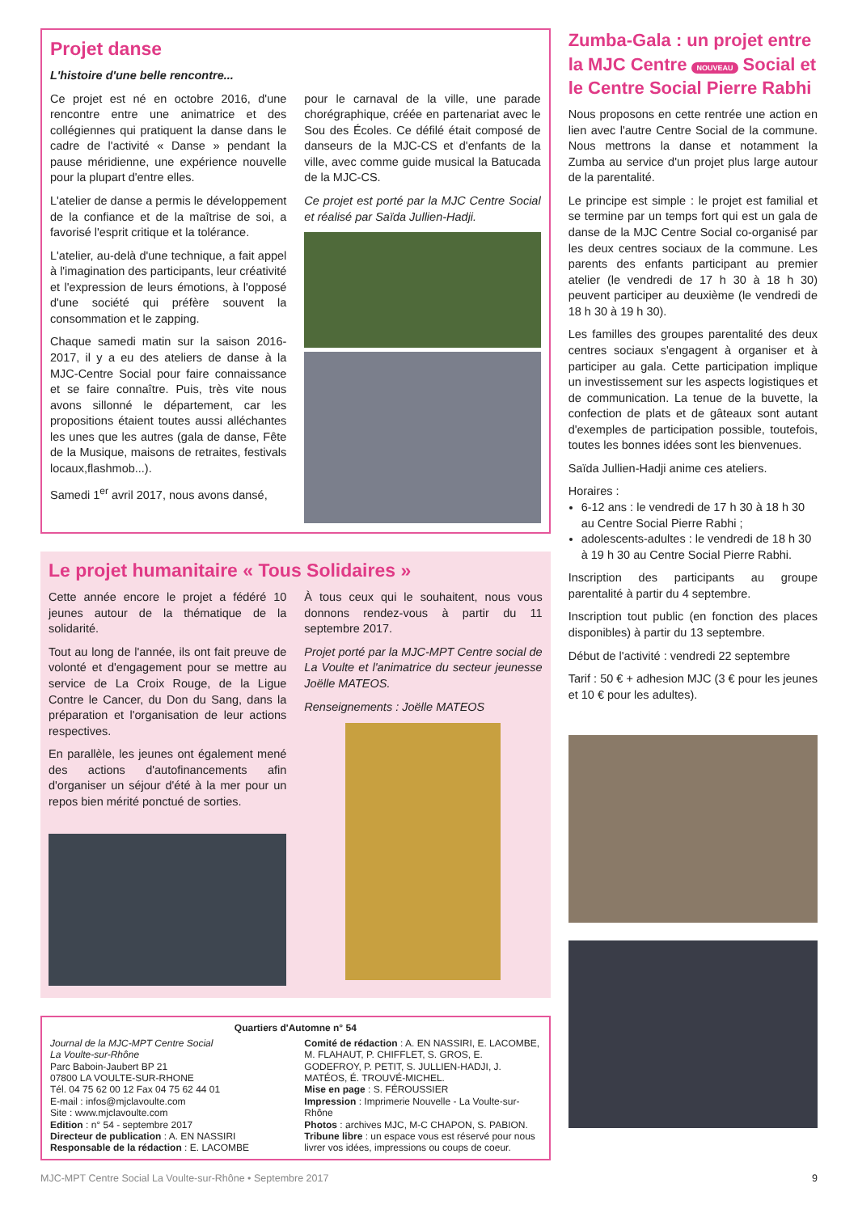Projet danse
L'histoire d'une belle rencontre...
Ce projet est né en octobre 2016, d'une rencontre entre une animatrice et des collégiennes qui pratiquent la danse dans le cadre de l'activité « Danse » pendant la pause méridienne, une expérience nouvelle pour la plupart d'entre elles.
L'atelier de danse a permis le développement de la confiance et de la maîtrise de soi, a favorisé l'esprit critique et la tolérance.
L'atelier, au-delà d'une technique, a fait appel à l'imagination des participants, leur créativité et l'expression de leurs émotions, à l'opposé d'une société qui préfère souvent la consommation et le zapping.
Chaque samedi matin sur la saison 2016-2017, il y a eu des ateliers de danse à la MJC-Centre Social pour faire connaissance et se faire connaître. Puis, très vite nous avons sillonné le département, car les propositions étaient toutes aussi alléchantes les unes que les autres (gala de danse, Fête de la Musique, maisons de retraites, festivals locaux,flashmob...).
Samedi 1<sup>er</sup> avril 2017, nous avons dansé,
pour le carnaval de la ville, une parade chorégraphique, créée en partenariat avec le Sou des Écoles. Ce défilé était composé de danseurs de la MJC-CS et d'enfants de la ville, avec comme guide musical la Batucada de la MJC-CS.
Ce projet est porté par la MJC Centre Social et réalisé par Saïda Jullien-Hadji.
Le projet humanitaire « Tous Solidaires »
Cette année encore le projet a fédéré 10 jeunes autour de la thématique de la solidarité.
Tout au long de l'année, ils ont fait preuve de volonté et d'engagement pour se mettre au service de La Croix Rouge, de la Ligue Contre le Cancer, du Don du Sang, dans la préparation et l'organisation de leur actions respectives.
En parallèle, les jeunes ont également mené des actions d'autofinancements afin d'organiser un séjour d'été à la mer pour un repos bien mérité ponctué de sorties.
À tous ceux qui le souhaitent, nous vous donnons rendez-vous à partir du 11 septembre 2017.
Projet porté par la MJC-MPT Centre social de La Voulte et l'animatrice du secteur jeunesse Joëlle MATEOS.
Renseignements : Joëlle MATEOS
Quartiers d'Automne n° 54
Journal de la MJC-MPT Centre Social
La Voulte-sur-Rhône
Parc Baboin-Jaubert BP 21
07800 LA VOULTE-SUR-RHONE
Tél. 04 75 62 00 12 Fax 04 75 62 44 01
E-mail : infos@mjclavoulte.com
Site : www.mjclavoulte.com
Edition : n° 54 - septembre 2017
Directeur de publication : A. EN NASSIRI
Responsable de la rédaction : E. LACOMBE
Comité de rédaction : A. EN NASSIRI, E. LACOMBE, M. FLAHAUT, P. CHIFFLET, S. GROS, E. GODEFROY, P. PETIT, S. JULLIEN-HADJI, J. MATÉOS, É. TROUVÉ-MICHEL.
Mise en page : S. FÉROUSSIER
Impression : Imprimerie Nouvelle - La Voulte-sur-Rhône
Photos : archives MJC, M-C CHAPON, S. PABION.
Tribune libre : un espace vous est réservé pour nous livrer vos idées, impressions ou coups de coeur.
Zumba-Gala : un projet entre la MJC Centre NOUVEAU Social et le Centre Social Pierre Rabhi
Nous proposons en cette rentrée une action en lien avec l'autre Centre Social de la commune. Nous mettrons la danse et notamment la Zumba au service d'un projet plus large autour de la parentalité.
Le principe est simple : le projet est familial et se termine par un temps fort qui est un gala de danse de la MJC Centre Social co-organisé par les deux centres sociaux de la commune. Les parents des enfants participant au premier atelier (le vendredi de 17 h 30 à 18 h 30) peuvent participer au deuxième (le vendredi de 18 h 30 à 19 h 30).
Les familles des groupes parentalité des deux centres sociaux s'engagent à organiser et à participer au gala. Cette participation implique un investissement sur les aspects logistiques et de communication. La tenue de la buvette, la confection de plats et de gâteaux sont autant d'exemples de participation possible, toutefois, toutes les bonnes idées sont les bienvenues.
Saïda Jullien-Hadji anime ces ateliers.
Horaires :
6-12 ans : le vendredi de 17 h 30 à 18 h 30 au Centre Social Pierre Rabhi ;
adolescents-adultes : le vendredi de 18 h 30 à 19 h 30 au Centre Social Pierre Rabhi.
Inscription des participants au groupe parentalité à partir du 4 septembre.
Inscription tout public (en fonction des places disponibles) à partir du 13 septembre.
Début de l'activité : vendredi 22 septembre
Tarif : 50 € + adhesion MJC (3 € pour les jeunes et 10 € pour les adultes).
MJC-MPT Centre Social La Voulte-sur-Rhône • Septembre 2017 9